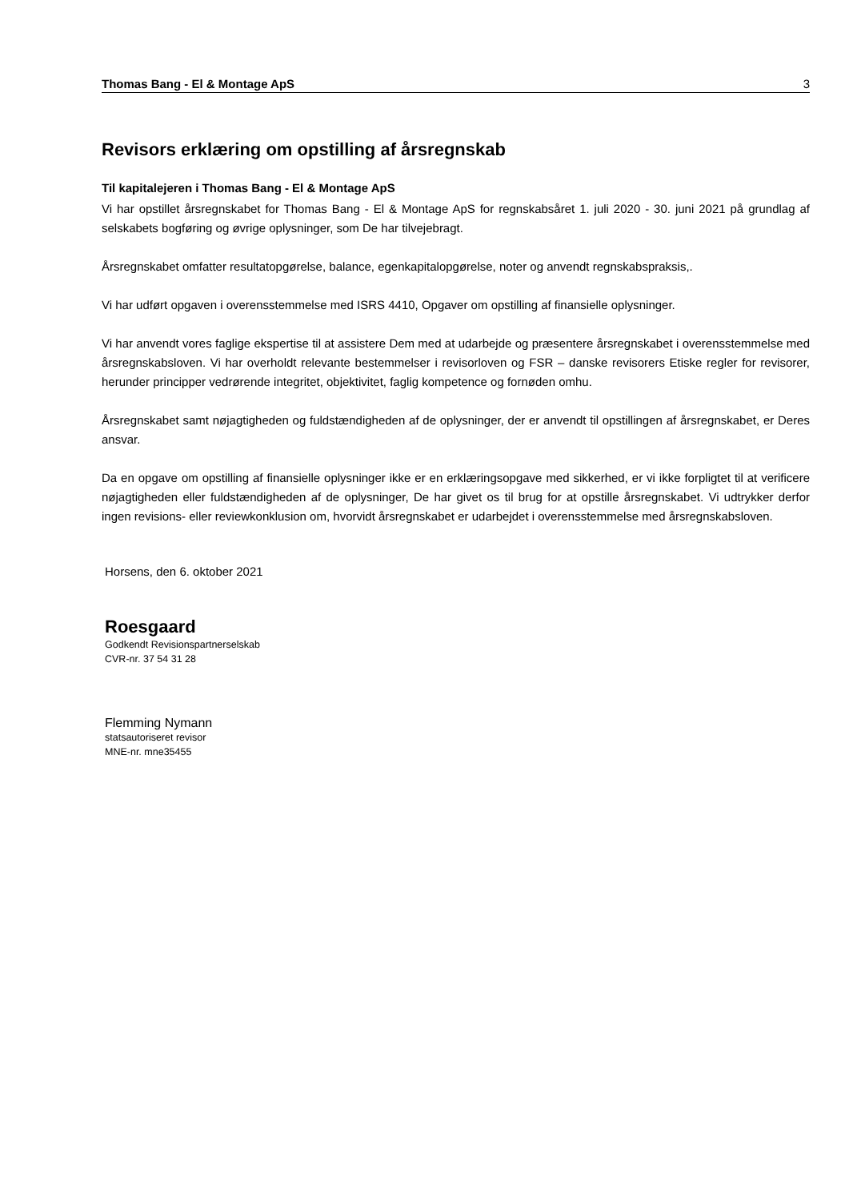Thomas Bang - El & Montage ApS 3
Revisors erklæring om opstilling af årsregnskab
Til kapitalejeren i Thomas Bang - El & Montage ApS
Vi har opstillet årsregnskabet for Thomas Bang - El & Montage ApS for regnskabsåret 1. juli 2020 - 30. juni 2021 på grundlag af selskabets bogføring og øvrige oplysninger, som De har tilvejebragt.
Årsregnskabet omfatter resultatopgørelse, balance, egenkapitalopgørelse, noter og anvendt regnskabsprak­sis,.
Vi har udført opgaven i overensstemmelse med ISRS 4410, Opgaver om opstilling af finansielle oplysninger.
Vi har anvendt vores faglige ekspertise til at assistere Dem med at udarbejde og præsentere årsregnskabet i overensstemmelse med årsregnskabsloven. Vi har overholdt relevante bestemmelser i revisorloven og FSR – danske revisorers Etiske regler for revisorer, herunder principper vedrørende integritet, objektivitet, faglig kompetence og fornøden omhu.
Årsregnskabet samt nøjagtigheden og fuldstændigheden af de oplysninger, der er anvendt til opstillingen af årsregnskabet, er Deres ansvar.
Da en opgave om opstilling af finansielle oplysninger ikke er en erklæringsopgave med sikkerhed, er vi ikke forpligtet til at verificere nøjagtigheden eller fuldstændigheden af de oplysninger, De har givet os til brug for at opstille årsregnskabet. Vi udtrykker derfor ingen revisions- eller reviewkonklusion om, hvorvidt årsregn­skabet er udarbejdet i overensstemmelse med årsregnskabsloven.
Horsens, den 6. oktober 2021
Roesgaard
Godkendt Revisionspartnerselskab
CVR-nr. 37 54 31 28
Flemming Nymann
statsautoriseret revisor
MNE-nr. mne35455